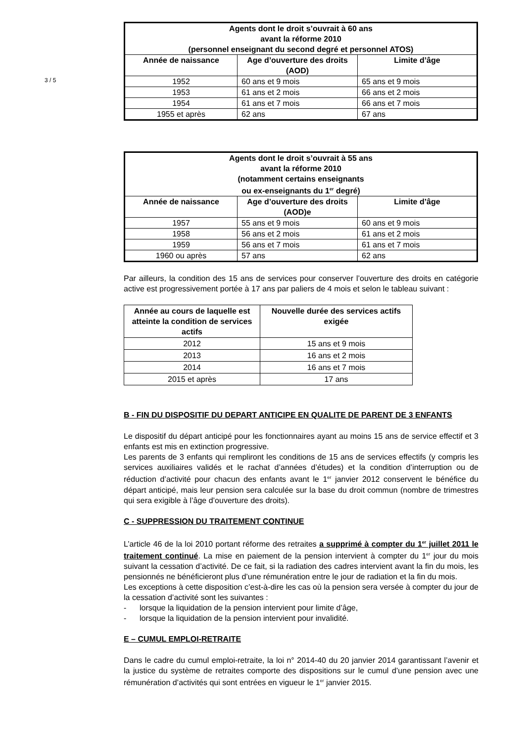3 / 5
| Agents dont le droit s’ouvrait à 60 ans avant la réforme 2010 (personnel enseignant du second degré et personnel ATOS) | | |
| --- | --- | --- |
| Année de naissance | Age d’ouverture des droits (AOD) | Limite d’âge |
| 1952 | 60 ans et 9 mois | 65 ans et 9 mois |
| 1953 | 61 ans et 2 mois | 66 ans et 2 mois |
| 1954 | 61 ans et 7 mois | 66 ans et 7 mois |
| 1955 et après | 62 ans | 67 ans |
| Agents dont le droit s’ouvrait à 55 ans avant la réforme 2010 (notamment certains enseignants ou ex-enseignants du 1<sup>er</sup> degré) | | |
| --- | --- | --- |
| Année de naissance | Age d’ouverture des droits (AOD)e | Limite d’âge |
| 1957 | 55 ans et 9 mois | 60 ans et 9 mois |
| 1958 | 56 ans et 2 mois | 61 ans et 2 mois |
| 1959 | 56 ans et 7 mois | 61 ans et 7 mois |
| 1960 ou après | 57 ans | 62 ans |
Par ailleurs, la condition des 15 ans de services pour conserver l’ouverture des droits en catégorie active est progressivement portée à 17 ans par paliers de 4 mois et selon le tableau suivant :
| Année au cours de laquelle est atteinte la condition de services actifs | Nouvelle durée des services actifs exigée |
| --- | --- |
| 2012 | 15 ans et 9 mois |
| 2013 | 16 ans et 2 mois |
| 2014 | 16 ans et 7 mois |
| 2015 et après | 17 ans |
B - FIN DU DISPOSITIF DU DEPART ANTICIPE EN QUALITE DE PARENT DE 3 ENFANTS
Le dispositif du départ anticipé pour les fonctionnaires ayant au moins 15 ans de service effectif et 3 enfants est mis en extinction progressive.
Les parents de 3 enfants qui rempliront les conditions de 15 ans de services effectifs (y compris les services auxiliaires validés et le rachat d’années d’études) et la condition d’interruption ou de réduction d’activité pour chacun des enfants avant le 1<sup>er</sup> janvier 2012 conservent le bénéfice du départ anticipé, mais leur pension sera calculée sur la base du droit commun (nombre de trimestres qui sera exigible à l’âge d’ouverture des droits).
C - SUPPRESSION DU TRAITEMENT CONTINUE
L’article 46 de la loi 2010 portant réforme des retraites a supprimé à compter du 1<sup>er</sup> juillet 2011 le traitement continué. La mise en paiement de la pension intervient à compter du 1<sup>er</sup> jour du mois suivant la cessation d’activité. De ce fait, si la radiation des cadres intervient avant la fin du mois, les pensionnés ne bénéficieront plus d’une rémunération entre le jour de radiation et la fin du mois.
Les exceptions à cette disposition c’est-à-dire les cas où la pension sera versée à compter du jour de la cessation d’activité sont les suivantes :
- lorsque la liquidation de la pension intervient pour limite d’âge,
- lorsque la liquidation de la pension intervient pour invalidité.
E – CUMUL EMPLOI-RETRAITE
Dans le cadre du cumul emploi-retraite, la loi n° 2014-40 du 20 janvier 2014 garantissant l’avenir et la justice du système de retraites comporte des dispositions sur le cumul d’une pension avec une rémunération d’activités qui sont entrées en vigueur le 1<sup>er</sup> janvier 2015.